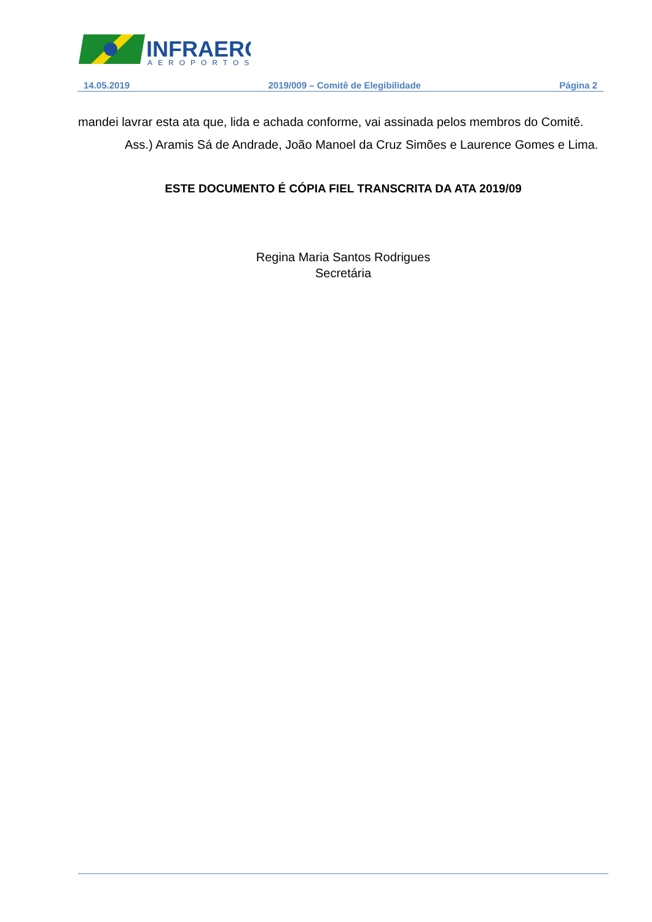INFRAERO
AEROPORTOS
14.05.2019 2019/009 – Comitê de Elegibilidade Página 2
mandei lavrar esta ata que, lida e achada conforme, vai assinada pelos membros do Comitê.
Ass.) Aramis Sá de Andrade, João Manoel da Cruz Simões e Laurence Gomes e Lima.
ESTE DOCUMENTO É CÓPIA FIEL TRANSCRITA DA ATA 2019/09
Regina Maria Santos Rodrigues
Secretária